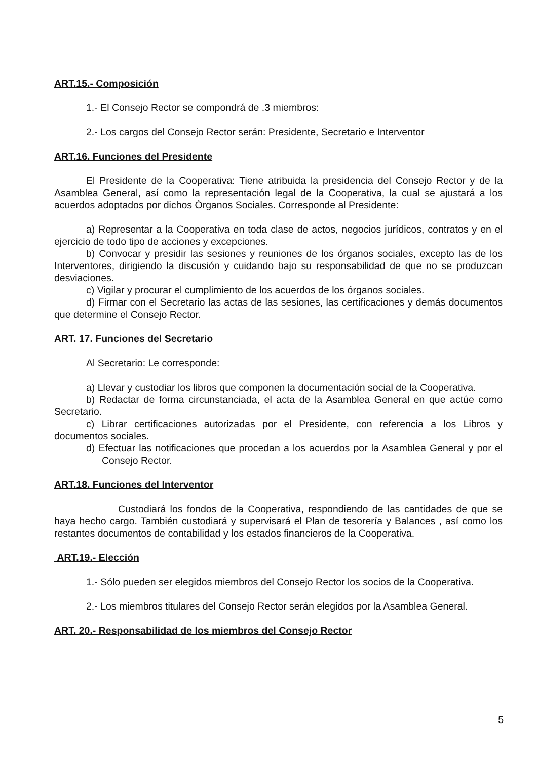ART.15.- Composición
1.- El Consejo Rector se compondrá de .3 miembros:
2.- Los cargos del Consejo Rector serán: Presidente, Secretario e Interventor
ART.16. Funciones del Presidente
El Presidente de la Cooperativa: Tiene atribuida la presidencia del Consejo Rector y de la Asamblea General, así como la representación legal de la Cooperativa, la cual se ajustará a los acuerdos adoptados por dichos Órganos Sociales. Corresponde al Presidente:
a) Representar a la Cooperativa en toda clase de actos, negocios jurídicos, contratos y en el ejercicio de todo tipo de acciones y excepciones.
b) Convocar y presidir las sesiones y reuniones de los órganos sociales, excepto las de los Interventores, dirigiendo la discusión y cuidando bajo su responsabilidad de que no se produzcan desviaciones.
c) Vigilar y procurar el cumplimiento de los acuerdos de los órganos sociales.
d) Firmar con el Secretario las actas de las sesiones, las certificaciones y demás documentos que determine el Consejo Rector.
ART. 17. Funciones del Secretario
Al Secretario: Le corresponde:
a) Llevar y custodiar los libros que componen la documentación social de la Cooperativa.
b) Redactar de forma circunstanciada, el acta de la Asamblea General en que actúe como Secretario.
c) Librar certificaciones autorizadas por el Presidente, con referencia a los Libros y documentos sociales.
d) Efectuar las notificaciones que procedan a los acuerdos por la Asamblea General y por el Consejo Rector.
ART.18. Funciones del Interventor
Custodiará los fondos de la Cooperativa, respondiendo de las cantidades de que se haya hecho cargo. También custodiará y supervisará el Plan de tesorería y Balances , así como los restantes documentos de contabilidad y los estados financieros de la Cooperativa.
ART.19.- Elección
1.- Sólo pueden ser elegidos miembros del Consejo Rector los socios de la Cooperativa.
2.- Los miembros titulares del Consejo Rector serán elegidos por la Asamblea General.
ART. 20.- Responsabilidad de los miembros del Consejo Rector
5